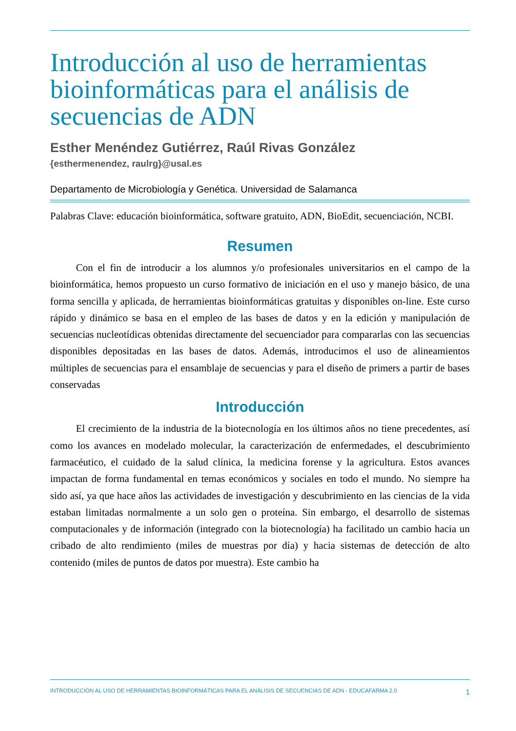Introducción al uso de herramientas bioinformáticas para el análisis de secuencias de ADN
Esther Menéndez Gutiérrez, Raúl Rivas González
{esthermenendez, raulrg}@usal.es
Departamento de Microbiología y Genética. Universidad de Salamanca
Palabras Clave: educación bioinformática, software gratuito, ADN, BioEdit, secuenciación, NCBI.
Resumen
Con el fin de introducir a los alumnos y/o profesionales universitarios en el campo de la bioinformática, hemos propuesto un curso formativo de iniciación en el uso y manejo básico, de una forma sencilla y aplicada, de herramientas bioinformáticas gratuitas y disponibles on-line. Este curso rápido y dinámico se basa en el empleo de las bases de datos y en la edición y manipulación de secuencias nucleotídicas obtenidas directamente del secuenciador para compararlas con las secuencias disponibles depositadas en las bases de datos. Además, introducimos el uso de alineamientos múltiples de secuencias para el ensamblaje de secuencias y para el diseño de primers a partir de bases conservadas
Introducción
El crecimiento de la industria de la biotecnología en los últimos años no tiene precedentes, así como los avances en modelado molecular, la caracterización de enfermedades, el descubrimiento farmacéutico, el cuidado de la salud clínica, la medicina forense y la agricultura. Estos avances impactan de forma fundamental en temas económicos y sociales en todo el mundo. No siempre ha sido así, ya que hace años las actividades de investigación y descubrimiento en las ciencias de la vida estaban limitadas normalmente a un solo gen o proteína. Sin embargo, el desarrollo de sistemas computacionales y de información (integrado con la biotecnología) ha facilitado un cambio hacia un cribado de alto rendimiento (miles de muestras por día) y hacia sistemas de detección de alto contenido (miles de puntos de datos por muestra). Este cambio ha
INTRODUCCIÓN AL USO DE HERRAMIENTAS BIOINFORMÁTICAS PARA EL ANÁLISIS DE SECUENCIAS DE ADN - EDUCAFARMA 2.0 1